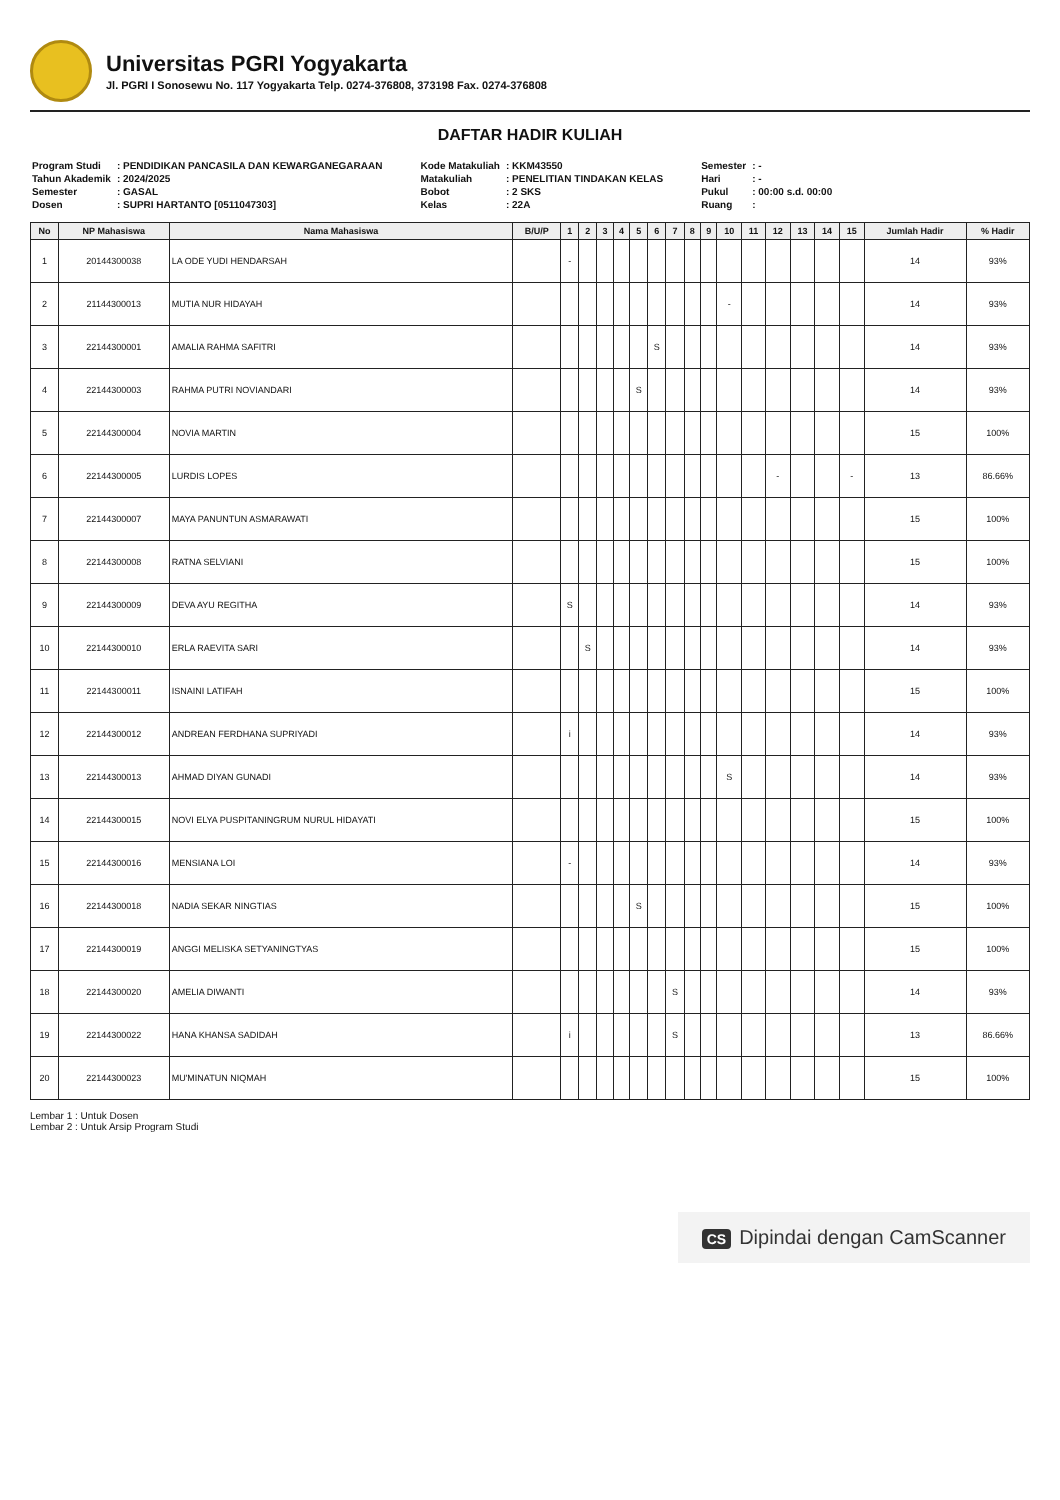Universitas PGRI Yogyakarta
Jl. PGRI I Sonosewu No. 117 Yogyakarta Telp. 0274-376808, 373198 Fax. 0274-376808
DAFTAR HADIR KULIAH
| Program Studi | : PENDIDIKAN PANCASILA DAN KEWARGANEGARAAN |
| Tahun Akademik | : 2024/2025 |
| Semester | : GASAL |
| Dosen | : SUPRI HARTANTO [0511047303] |
| Kode Matakuliah | : KKM43550 |
| Matakuliah | : PENELITIAN TINDAKAN KELAS |
| Bobot | : 2 SKS |
| Kelas | : 22A |
| Semester | : - |
| Hari | : - |
| Pukul | : 00:00 s.d. 00:00 |
| Ruang | : |
| No | NP Mahasiswa | Nama Mahasiswa | B/U/P | 1 | 2 | 3 | 4 | 5 | 6 | 7 | 8 | 9 | 10 | 11 | 12 | 13 | 14 | 15 | Jumlah Hadir | % Hadir |
| --- | --- | --- | --- | --- | --- | --- | --- | --- | --- | --- | --- | --- | --- | --- | --- | --- | --- | --- | --- | --- |
| 1 | 20144300038 | LA ODE YUDI HENDARSAH | | - | | | | | | | | | | | | | | | 14 | 93% |
| 2 | 21144300013 | MUTIA NUR HIDAYAH | | | | | | | | | | | - | | | | | | 14 | 93% |
| 3 | 22144300001 | AMALIA RAHMA SAFITRI | | | | | | | S | | | | | | | | | | 14 | 93% |
| 4 | 22144300003 | RAHMA PUTRI NOVIANDARI | | | | | | S | | | | | | | | | | | 14 | 93% |
| 5 | 22144300004 | NOVIA MARTIN | | | | | | | | | | | | | | | | | 15 | 100% |
| 6 | 22144300005 | LURDIS LOPES | | | | | | | | | | | | | - | | | - | 13 | 86.66% |
| 7 | 22144300007 | MAYA PANUNTUN ASMARAWATI | | | | | | | | | | | | | | | | | 15 | 100% |
| 8 | 22144300008 | RATNA SELVIANI | | | | | | | | | | | | | | | | | 15 | 100% |
| 9 | 22144300009 | DEVA AYU REGITHA | | S | | | | | | | | | | | | | | | 14 | 93% |
| 10 | 22144300010 | ERLA RAEVITA SARI | | | S | | | | | | | | | | | | | | 14 | 93% |
| 11 | 22144300011 | ISNAINI LATIFAH | | | | | | | | | | | | | | | | | 15 | 100% |
| 12 | 22144300012 | ANDREAN FERDHANA SUPRIYADI | | i | | | | | | | | | | | | | | | 14 | 93% |
| 13 | 22144300013 | AHMAD DIYAN GUNADI | | | | | | | | | | | S | | | | | | 14 | 93% |
| 14 | 22144300015 | NOVI ELYA PUSPITANINGRUM NURUL HIDAYATI | | | | | | | | | | | | | | | | | 15 | 100% |
| 15 | 22144300016 | MENSIANA LOI | | - | | | | | | | | | | | | | | | 14 | 93% |
| 16 | 22144300018 | NADIA SEKAR NINGTIAS | | | | | | S | | | | | | | | | | | 15 | 100% |
| 17 | 22144300019 | ANGGI MELISKA SETYANINGTYAS | | | | | | | | | | | | | | | | | 15 | 100% |
| 18 | 22144300020 | AMELIA DIWANTI | | | | | | | | S | | | | | | | | | 14 | 93% |
| 19 | 22144300022 | HANA KHANSA SADIDAH | | i | | | | | | S | | | | | | | | | 13 | 86.66% |
| 20 | 22144300023 | MU'MINATUN NIQMAH | | | | | | | | | | | | | | | | | 15 | 100% |
Lembar 1 : Untuk Dosen
Lembar 2 : Untuk Arsip Program Studi
CS Dipindai dengan CamScanner